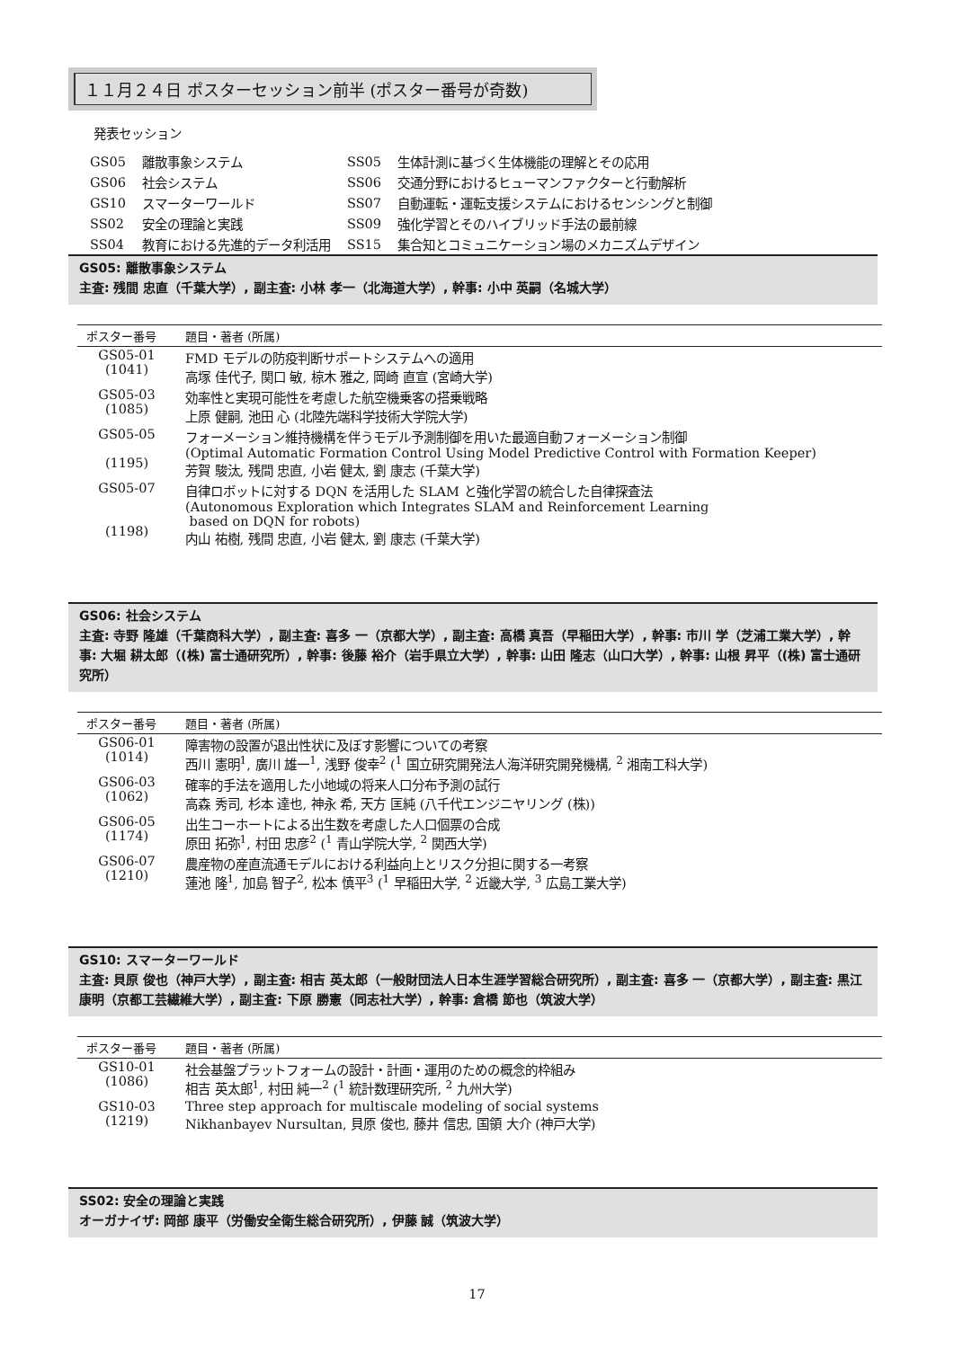１１月２４日 ポスターセッション前半 (ポスター番号が奇数)
発表セッション
| GS05 | 離散事象システム | SS05 | 生体計測に基づく生体機能の理解とその応用 |
| GS06 | 社会システム | SS06 | 交通分野におけるヒューマンファクターと行動解析 |
| GS10 | スマーターワールド | SS07 | 自動運転・運転支援システムにおけるセンシングと制御 |
| SS02 | 安全の理論と実践 | SS09 | 強化学習とそのハイブリッド手法の最前線 |
| SS04 | 教育における先進的データ利活用 | SS15 | 集合知とコミュニケーション場のメカニズムデザイン |
GS05: 離散事象システム
主査: 残間 忠直（千葉大学）, 副主査: 小林 孝一（北海道大学）, 幹事: 小中 英嗣（名城大学）
| ポスター番号 | 題目・著者 (所属) |
| --- | --- |
| GS05-01 (1041) | FMD モデルの防疫判断サポートシステムへの適用 高塚 佳代子, 関口 敏, 椋木 雅之, 岡崎 直宣 (宮崎大学) |
| GS05-03 (1085) | 効率性と実現可能性を考慮した航空機乗客の搭乗戦略 上原 健嗣, 池田 心 (北陸先端科学技術大学院大学) |
| GS05-05 (1195) | フォーメーション維持機構を伴うモデル予測制御を用いた最適自動フォーメーション制御 (Optimal Automatic Formation Control Using Model Predictive Control with Formation Keeper) 芳賀 駿汰, 残間 忠直, 小岩 健太, 劉 康志 (千葉大学) |
| GS05-07 (1198) | 自律ロボットに対する DQN を活用した SLAM と強化学習の統合した自律探査法 (Autonomous Exploration which Integrates SLAM and Reinforcement Learning based on DQN for robots) 内山 祐樹, 残間 忠直, 小岩 健太, 劉 康志 (千葉大学) |
GS06: 社会システム
主査: 寺野 隆雄（千葉商科大学）, 副主査: 喜多 一（京都大学）, 副主査: 高橋 真吾（早稲田大学）, 幹事: 市川 学（芝浦工業大学）, 幹事: 大堀 耕太郎（(株) 富士通研究所）, 幹事: 後藤 裕介（岩手県立大学）, 幹事: 山田 隆志（山口大学）, 幹事: 山根 昇平（(株) 富士通研究所）
| ポスター番号 | 題目・著者 (所属) |
| --- | --- |
| GS06-01 (1014) | 障害物の設置が退出性状に及ぼす影響についての考察 西川 憲明<sup>1</sup>, 廣川 雄一<sup>1</sup>, 浅野 俊幸<sup>2</sup> (<sup>1</sup> 国立研究開発法人海洋研究開発機構, <sup>2</sup> 湘南工科大学) |
| GS06-03 (1062) | 確率的手法を適用した小地域の将来人口分布予測の試行 高森 秀司, 杉本 達也, 神永 希, 天方 匡純 (八千代エンジニヤリング (株)) |
| GS06-05 (1174) | 出生コーホートによる出生数を考慮した人口個票の合成 原田 拓弥<sup>1</sup>, 村田 忠彦<sup>2</sup> (<sup>1</sup> 青山学院大学, <sup>2</sup> 関西大学) |
| GS06-07 (1210) | 農産物の産直流通モデルにおける利益向上とリスク分担に関する一考察 蓮池 隆<sup>1</sup>, 加島 智子<sup>2</sup>, 松本 慎平<sup>3</sup> (<sup>1</sup> 早稲田大学, <sup>2</sup> 近畿大学, <sup>3</sup> 広島工業大学) |
GS10: スマーターワールド
主査: 貝原 俊也（神戸大学）, 副主査: 相吉 英太郎（一般財団法人日本生涯学習総合研究所）, 副主査: 喜多 一（京都大学）, 副主査: 黒江 康明（京都工芸繊維大学）, 副主査: 下原 勝憲（同志社大学）, 幹事: 倉橋 節也（筑波大学）
| ポスター番号 | 題目・著者 (所属) |
| --- | --- |
| GS10-01 (1086) | 社会基盤プラットフォームの設計・計画・運用のための概念的枠組み 相吉 英太郎<sup>1</sup>, 村田 純一<sup>2</sup> (<sup>1</sup> 統計数理研究所, <sup>2</sup> 九州大学) |
| GS10-03 (1219) | Three step approach for multiscale modeling of social systems Nikhanbayev Nursultan, 貝原 俊也, 藤井 信忠, 国領 大介 (神戸大学) |
SS02: 安全の理論と実践
オーガナイザ: 岡部 康平（労働安全衛生総合研究所）, 伊藤 誠（筑波大学）
17